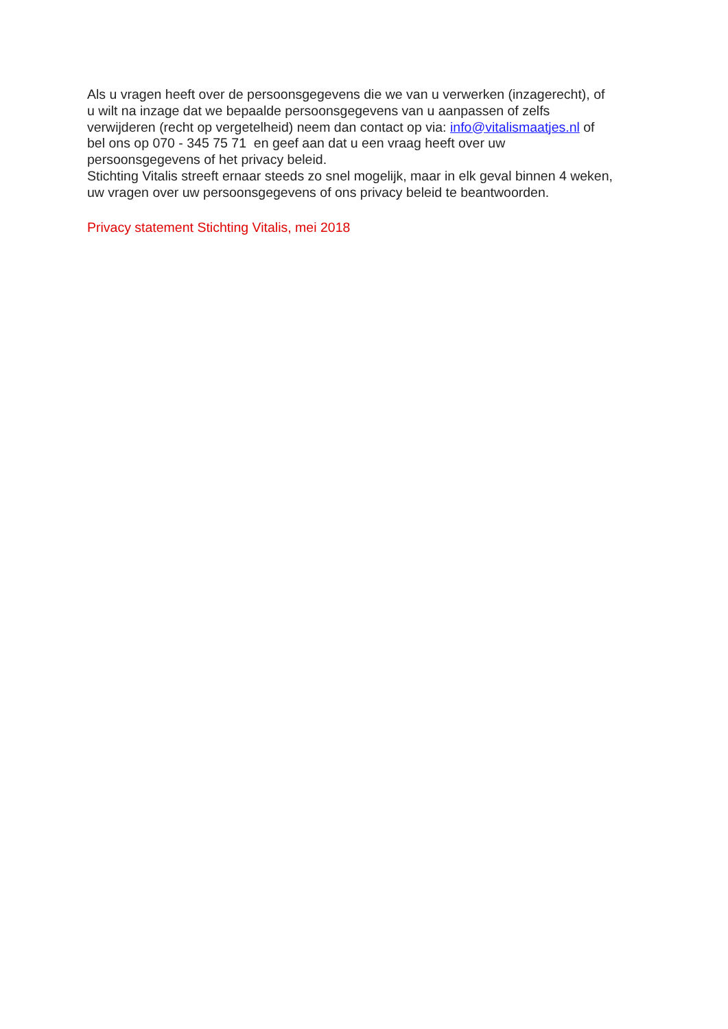Als u vragen heeft over de persoonsgegevens die we van u verwerken (inzagerecht), of
u wilt na inzage dat we bepaalde persoonsgegevens van u aanpassen of zelfs
verwijderen (recht op vergetelheid) neem dan contact op via: info@vitalismaatjes.nl of
bel ons op 070 - 345 75 71 en geef aan dat u een vraag heeft over uw
persoonsgegevens of het privacy beleid.
Stichting Vitalis streeft ernaar steeds zo snel mogelijk, maar in elk geval binnen 4 weken,
uw vragen over uw persoonsgegevens of ons privacy beleid te beantwoorden.
Privacy statement Stichting Vitalis, mei 2018